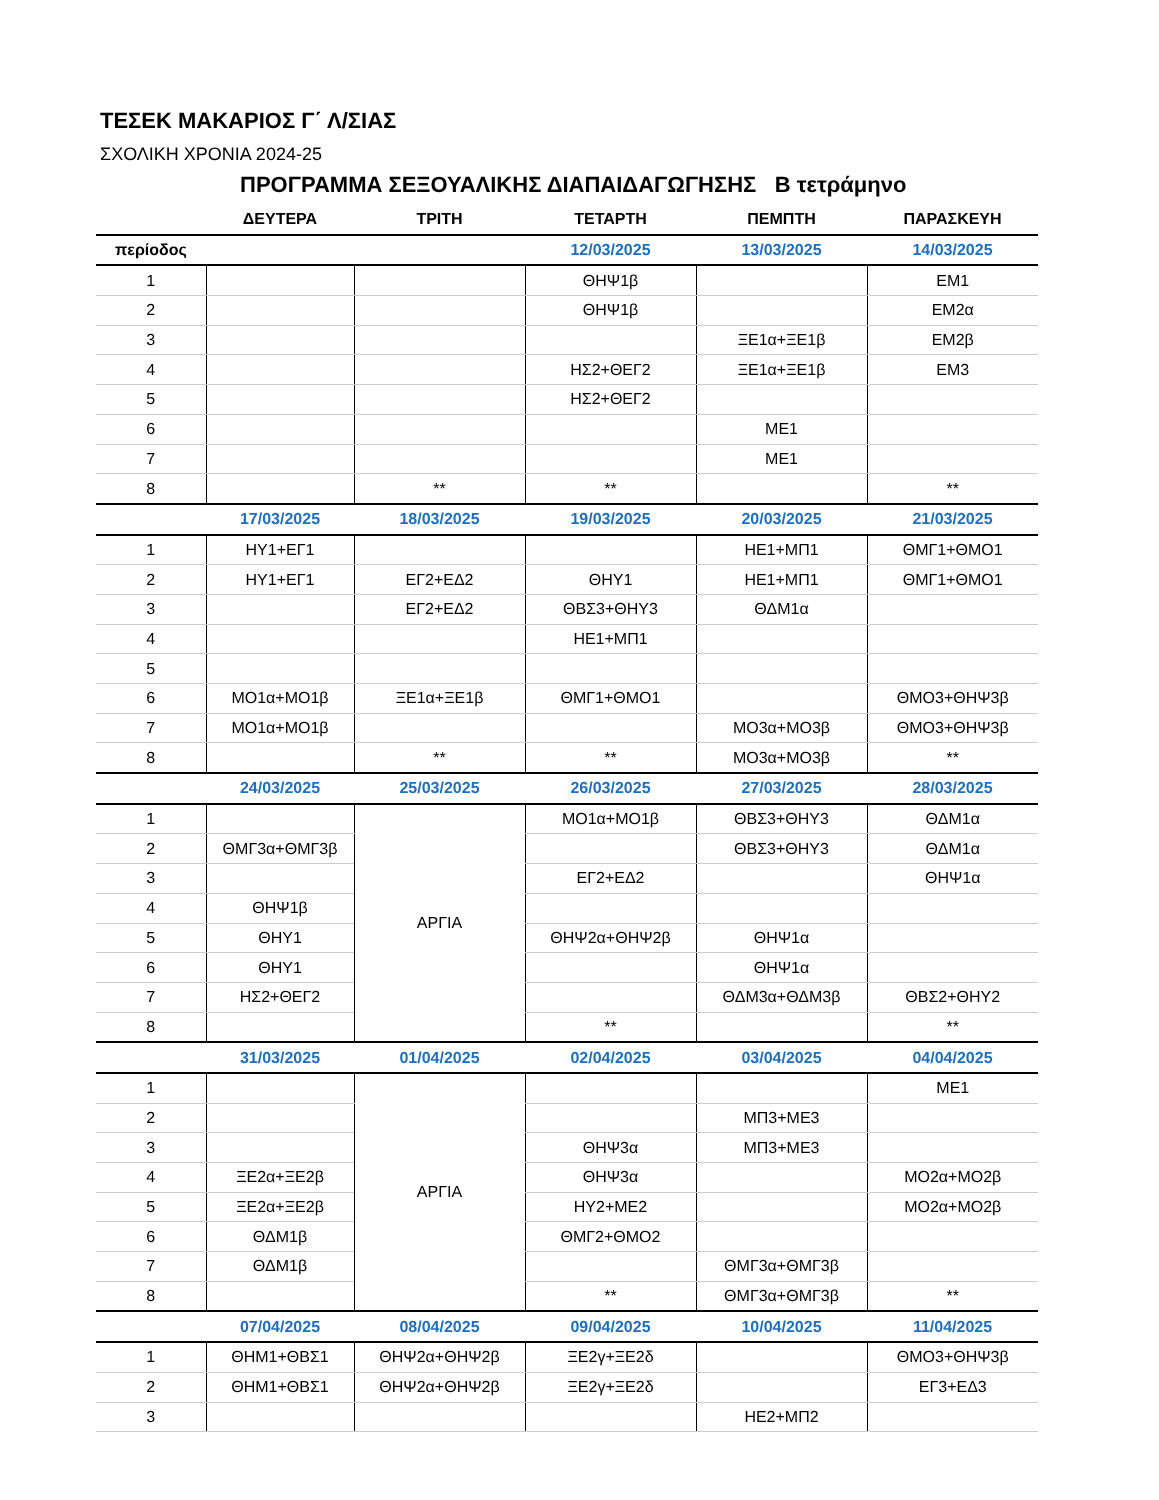ΤΕΣΕΚ ΜΑΚΑΡΙΟΣ Γ΄ Λ/ΣΙΑΣ
ΣΧΟΛΙΚΗ ΧΡΟΝΙΑ 2024-25
ΠΡΟΓΡΑΜΜΑ ΣΕΞΟΥΑΛΙΚΗΣ ΔΙΑΠΑΙΔΑΓΩΓΗΣΗΣ Β τετράμηνο
| | ΔΕΥΤΕΡΑ | ΤΡΙΤΗ | ΤΕΤΑΡΤΗ | ΠΕΜΠΤΗ | ΠΑΡΑΣΚΕΥΗ |
| --- | --- | --- | --- | --- | --- |
| περίοδος | | | 12/03/2025 | 13/03/2025 | 14/03/2025 |
| 1 | | | ΘΗΨ1β | | ΕΜ1 |
| 2 | | | ΘΗΨ1β | | ΕΜ2α |
| 3 | | | | ΞΕ1α+ΞΕ1β | ΕΜ2β |
| 4 | | | ΗΣ2+ΘΕΓ2 | ΞΕ1α+ΞΕ1β | ΕΜ3 |
| 5 | | | ΗΣ2+ΘΕΓ2 | | |
| 6 | | | | ΜΕ1 | |
| 7 | | | | ΜΕ1 | |
| 8 | | ** | ** | | ** |
| | 17/03/2025 | 18/03/2025 | 19/03/2025 | 20/03/2025 | 21/03/2025 |
| 1 | ΗΥ1+ΕΓ1 | | | ΗΕ1+ΜΠ1 | ΘΜΓ1+ΘΜΟ1 |
| 2 | ΗΥ1+ΕΓ1 | ΕΓ2+ΕΔ2 | ΘΗΥ1 | ΗΕ1+ΜΠ1 | ΘΜΓ1+ΘΜΟ1 |
| 3 | | ΕΓ2+ΕΔ2 | ΘΒΣ3+ΘΗΥ3 | ΘΔΜ1α | |
| 4 | | | ΗΕ1+ΜΠ1 | | |
| 5 | | | | | |
| 6 | ΜΟ1α+ΜΟ1β | ΞΕ1α+ΞΕ1β | ΘΜΓ1+ΘΜΟ1 | | ΘΜΟ3+ΘΗΨ3β |
| 7 | ΜΟ1α+ΜΟ1β | | | ΜΟ3α+ΜΟ3β | ΘΜΟ3+ΘΗΨ3β |
| 8 | | ** | ** | ΜΟ3α+ΜΟ3β | ** |
| | 24/03/2025 | 25/03/2025 | 26/03/2025 | 27/03/2025 | 28/03/2025 |
| 1 | | ΑΡΓΙΑ | ΜΟ1α+ΜΟ1β | ΘΒΣ3+ΘΗΥ3 | ΘΔΜ1α |
| 2 | ΘΜΓ3α+ΘΜΓ3β | | | ΘΒΣ3+ΘΗΥ3 | ΘΔΜ1α |
| 3 | | | ΕΓ2+ΕΔ2 | | ΘΗΨ1α |
| 4 | ΘΗΨ1β | | | | |
| 5 | ΘΗΥ1 | | ΘΗΨ2α+ΘΗΨ2β | ΘΗΨ1α | |
| 6 | ΘΗΥ1 | | | ΘΗΨ1α | |
| 7 | ΗΣ2+ΘΕΓ2 | | | ΘΔΜ3α+ΘΔΜ3β | ΘΒΣ2+ΘΗΥ2 |
| 8 | | | ** | | ** |
| | 31/03/2025 | 01/04/2025 | 02/04/2025 | 03/04/2025 | 04/04/2025 |
| 1 | | ΑΡΓΙΑ | | | ΜΕ1 |
| 2 | | | | ΜΠ3+ΜΕ3 | |
| 3 | | | ΘΗΨ3α | ΜΠ3+ΜΕ3 | |
| 4 | ΞΕ2α+ΞΕ2β | | ΘΗΨ3α | | ΜΟ2α+ΜΟ2β |
| 5 | ΞΕ2α+ΞΕ2β | | ΗΥ2+ΜΕ2 | | ΜΟ2α+ΜΟ2β |
| 6 | ΘΔΜ1β | | ΘΜΓ2+ΘΜΟ2 | | |
| 7 | ΘΔΜ1β | | | ΘΜΓ3α+ΘΜΓ3β | |
| 8 | | | ** | ΘΜΓ3α+ΘΜΓ3β | ** |
| | 07/04/2025 | 08/04/2025 | 09/04/2025 | 10/04/2025 | 11/04/2025 |
| 1 | ΘΗΜ1+ΘΒΣ1 | ΘΗΨ2α+ΘΗΨ2β | ΞΕ2γ+ΞΕ2δ | | ΘΜΟ3+ΘΗΨ3β |
| 2 | ΘΗΜ1+ΘΒΣ1 | ΘΗΨ2α+ΘΗΨ2β | ΞΕ2γ+ΞΕ2δ | | ΕΓ3+ΕΔ3 |
| 3 | | | | ΗΕ2+ΜΠ2 | |